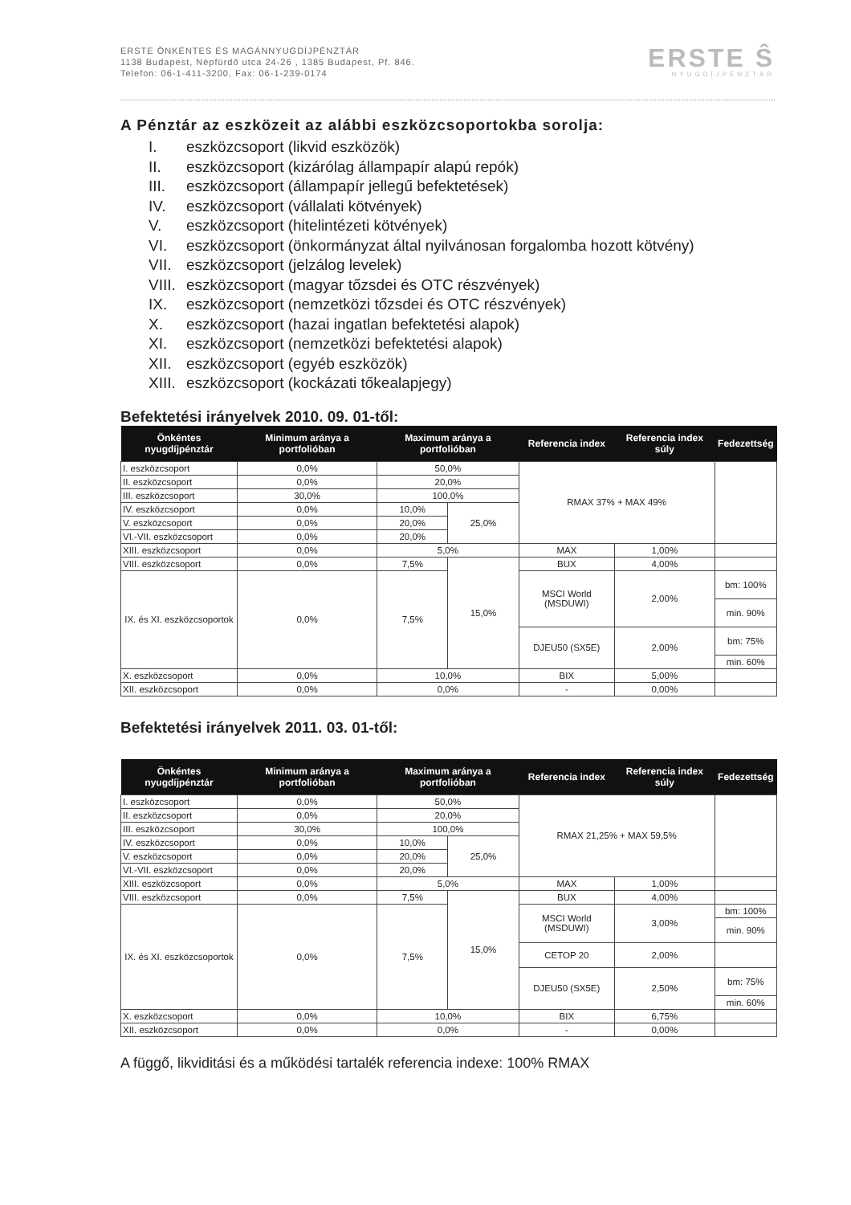ERSTE ÖNKÉNTES ÉS MAGÁNNYUGDÍJPÉNZTÁR
1138 Budapest, Népfürdő utca 24-26 , 1385 Budapest, Pf. 846.
Telefon: 06-1-411-3200, Fax: 06-1-239-0174
ERSTE Ŝ
NYUGDÍJPÉNZTÁR
A Pénztár az eszközeit az alábbi eszközcsoportokba sorolja:
I. eszközcsoport (likvid eszközök)
II. eszközcsoport (kizárólag állampapír alapú repók)
III. eszközcsoport (állampapír jellegű befektetések)
IV. eszközcsoport (vállalati kötvények)
V. eszközcsoport (hitelintézeti kötvények)
VI. eszközcsoport (önkormányzat által nyilvánosan forgalomba hozott kötvény)
VII. eszközcsoport (jelzálog levelek)
VIII. eszközcsoport (magyar tőzsdei és OTC részvények)
IX. eszközcsoport (nemzetközi tőzsdei és OTC részvények)
X. eszközcsoport (hazai ingatlan befektetési alapok)
XI. eszközcsoport (nemzetközi befektetési alapok)
XII. eszközcsoport (egyéb eszközök)
XIII. eszközcsoport (kockázati tőkealapjegy)
Befektetési irányelvek 2010. 09. 01-től:
| Önkéntes nyugdíjpénztár | Minimum aránya a portfolióban | Maximum aránya a portfolióban | | Referencia index | Referencia index súly | Fedezettség |
| --- | --- | --- | --- | --- | --- | --- |
| I. eszközcsoport | 0,0% | 50,0% | | RMAX 37% + MAX 49% | | |
| II. eszközcsoport | 0,0% | 20,0% | | | | |
| III. eszközcsoport | 30,0% | 100,0% | | | | |
| IV. eszközcsoport | 0,0% | 10,0% | 25,0% | | | |
| V. eszközcsoport | 0,0% | 20,0% | | | | |
| VI.-VII. eszközcsoport | 0,0% | 20,0% | | | | |
| XIII. eszközcsoport | 0,0% | 5,0% | | MAX | 1,00% | |
| VIII. eszközcsoport | 0,0% | 7,5% | 15,0% | BUX | 4,00% | |
| IX. és XI. eszközcsoportok | 0,0% | 7,5% | | MSCI World (MSDUWI) | 2,00% | bm: 100% |
| | | | | | | min. 90% |
| | | | | DJEU50 (SX5E) | 2,00% | bm: 75% |
| | | | | | | min. 60% |
| X. eszközcsoport | 0,0% | 10,0% | | BIX | 5,00% | |
| XII. eszközcsoport | 0,0% | 0,0% | | - | 0,00% | |
Befektetési irányelvek 2011. 03. 01-től:
| Önkéntes nyugdíjpénztár | Minimum aránya a portfolióban | Maximum aránya a portfolióban | | Referencia index | Referencia index súly | Fedezettség |
| --- | --- | --- | --- | --- | --- | --- |
| I. eszközcsoport | 0,0% | 50,0% | | RMAX 21,25% + MAX 59,5% | | |
| II. eszközcsoport | 0,0% | 20,0% | | | | |
| III. eszközcsoport | 30,0% | 100,0% | | | | |
| IV. eszközcsoport | 0,0% | 10,0% | 25,0% | | | |
| V. eszközcsoport | 0,0% | 20,0% | | | | |
| VI.-VII. eszközcsoport | 0,0% | 20,0% | | | | |
| XIII. eszközcsoport | 0,0% | 5,0% | | MAX | 1,00% | |
| VIII. eszközcsoport | 0,0% | 7,5% | 15,0% | BUX | 4,00% | |
| IX. és XI. eszközcsoportok | 0,0% | 7,5% | | MSCI World (MSDUWI) | 3,00% | bm: 100% |
| | | | | | | min. 90% |
| | | | | CETOP 20 | 2,00% | |
| | | | | DJEU50 (SX5E) | 2,50% | bm: 75% |
| | | | | | | min. 60% |
| X. eszközcsoport | 0,0% | 10,0% | | BIX | 6,75% | |
| XII. eszközcsoport | 0,0% | 0,0% | | - | 0,00% | |
A függő, likviditási és a működési tartalék referencia indexe: 100% RMAX